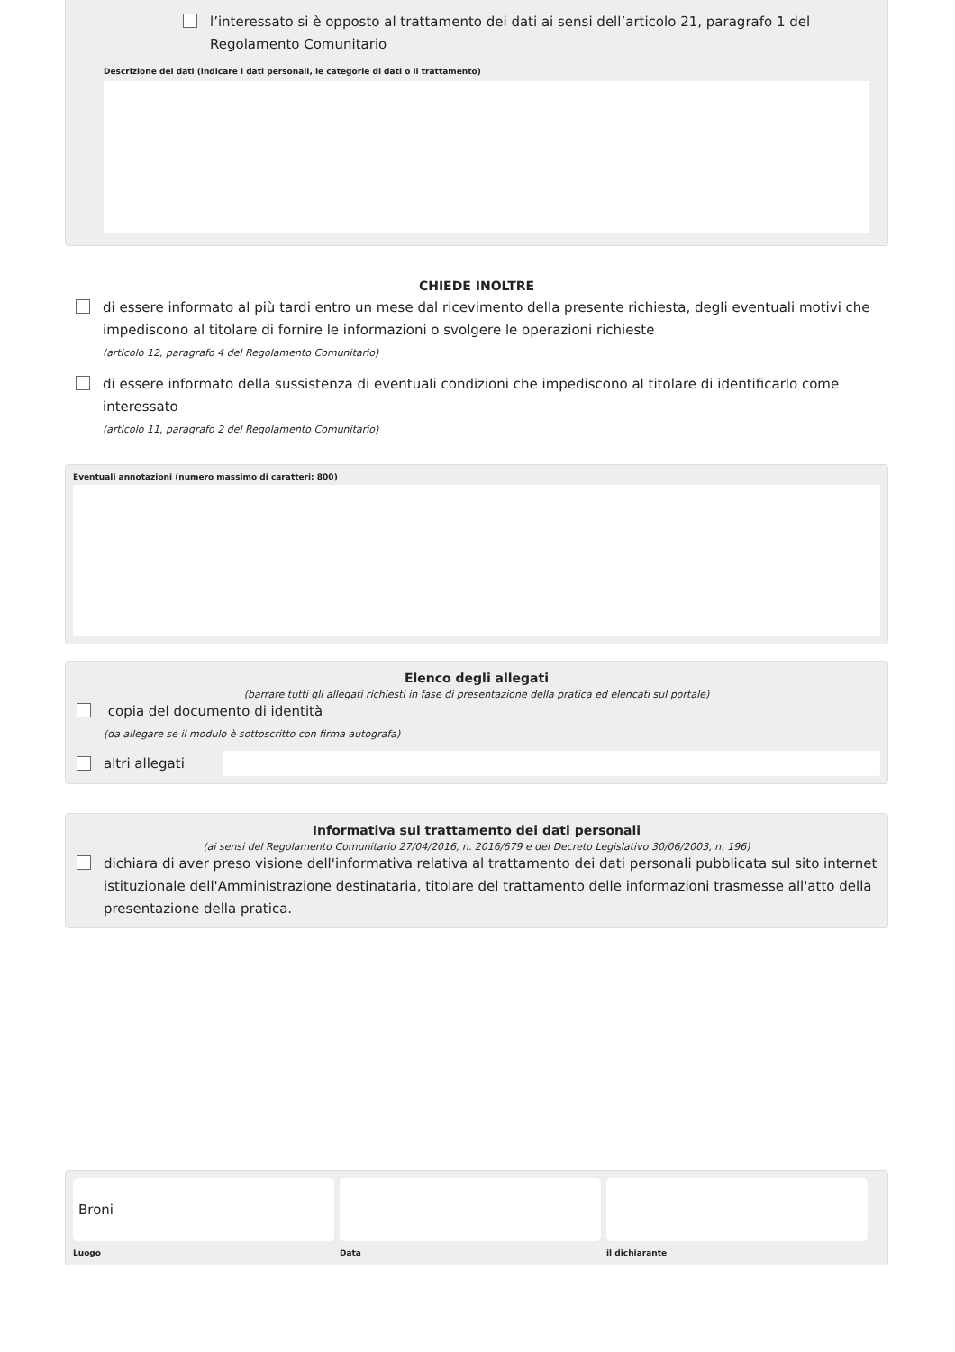l’interessato si è opposto al trattamento dei dati ai sensi dell’articolo 21, paragrafo 1 del Regolamento Comunitario
Descrizione dei dati (indicare i dati personali, le categorie di dati o il trattamento)
CHIEDE INOLTRE
di essere informato al più tardi entro un mese dal ricevimento della presente richiesta, degli eventuali motivi che impediscono al titolare di fornire le informazioni o svolgere le operazioni richieste
(articolo 12, paragrafo 4 del Regolamento Comunitario)
di essere informato della sussistenza di eventuali condizioni che impediscono al titolare di identificarlo come interessato
(articolo 11, paragrafo 2 del Regolamento Comunitario)
Eventuali annotazioni (numero massimo di caratteri: 800)
Elenco degli allegati
(barrare tutti gli allegati richiesti in fase di presentazione della pratica ed elencati sul portale)
copia del documento di identità
(da allegare se il modulo è sottoscritto con firma autografa)
altri allegati
Informativa sul trattamento dei dati personali
(ai sensi del Regolamento Comunitario 27/04/2016, n. 2016/679 e del Decreto Legislativo 30/06/2003, n. 196)
dichiara di aver preso visione dell'informativa relativa al trattamento dei dati personali pubblicata sul sito internet istituzionale dell'Amministrazione destinataria, titolare del trattamento delle informazioni trasmesse all'atto della presentazione della pratica.
Broni
Luogo
Data
il dichiarante